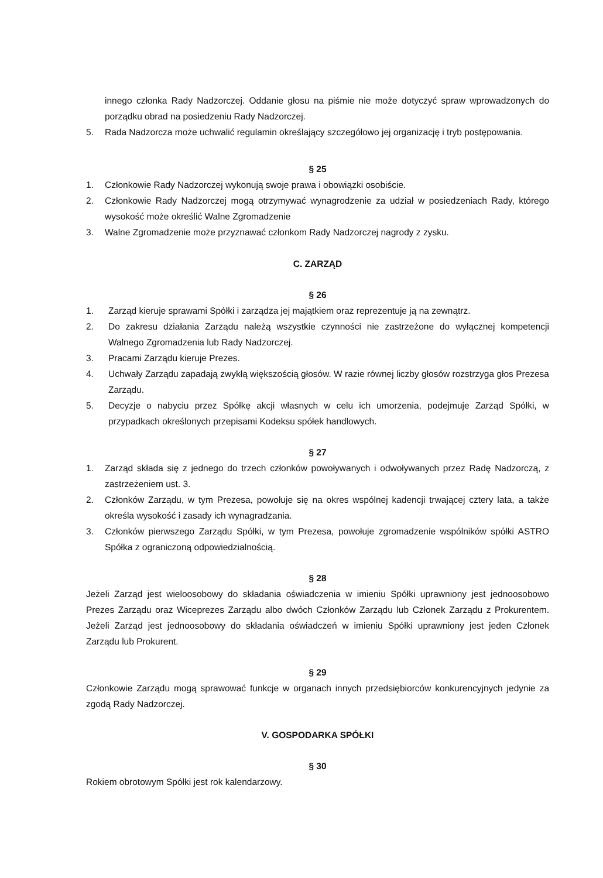innego członka Rady Nadzorczej. Oddanie głosu na piśmie nie może dotyczyć spraw wprowadzonych do porządku obrad na posiedzeniu Rady Nadzorczej.
5. Rada Nadzorcza może uchwalić regulamin określający szczegółowo jej organizację i tryb postępowania.
§ 25
1. Członkowie Rady Nadzorczej wykonują swoje prawa i obowiązki osobiście.
2. Członkowie Rady Nadzorczej mogą otrzymywać wynagrodzenie za udział w posiedzeniach Rady, którego wysokość może określić Walne Zgromadzenie
3. Walne Zgromadzenie może przyznawać członkom Rady Nadzorczej nagrody z zysku.
C. ZARZĄD
§ 26
1. Zarząd kieruje sprawami Spółki i zarządza jej majątkiem oraz reprezentuje ją na zewnątrz.
2. Do zakresu działania Zarządu należą wszystkie czynności nie zastrzeżone do wyłącznej kompetencji Walnego Zgromadzenia lub Rady Nadzorczej.
3. Pracami Zarządu kieruje Prezes.
4. Uchwały Zarządu zapadają zwykłą większością głosów. W razie równej liczby głosów rozstrzyga głos Prezesa Zarządu.
5. Decyzje o nabyciu przez Spółkę akcji własnych w celu ich umorzenia, podejmuje Zarząd Spółki, w przypadkach określonych przepisami Kodeksu spółek handlowych.
§ 27
1. Zarząd składa się z jednego do trzech członków powoływanych i odwoływanych przez Radę Nadzorczą, z zastrzeżeniem ust. 3.
2. Członków Zarządu, w tym Prezesa, powołuje się na okres wspólnej kadencji trwającej cztery lata, a także określa wysokość i zasady ich wynagradzania.
3. Członków pierwszego Zarządu Spółki, w tym Prezesa, powołuje zgromadzenie wspólników spółki ASTRO Spółka z ograniczoną odpowiedzialnością.
§ 28
Jeżeli Zarząd jest wieloosobowy do składania oświadczenia w imieniu Spółki uprawniony jest jednoosobowo Prezes Zarządu oraz Wiceprezes Zarządu albo dwóch Członków Zarządu lub Członek Zarządu z Prokurentem. Jeżeli Zarząd jest jednoosobowy do składania oświadczeń w imieniu Spółki uprawniony jest jeden Członek Zarządu lub Prokurent.
§ 29
Członkowie Zarządu mogą sprawować funkcje w organach innych przedsiębiorców konkurencyjnych jedynie za zgodą Rady Nadzorczej.
V. GOSPODARKA SPÓŁKI
§ 30
Rokiem obrotowym Spółki jest rok kalendarzowy.